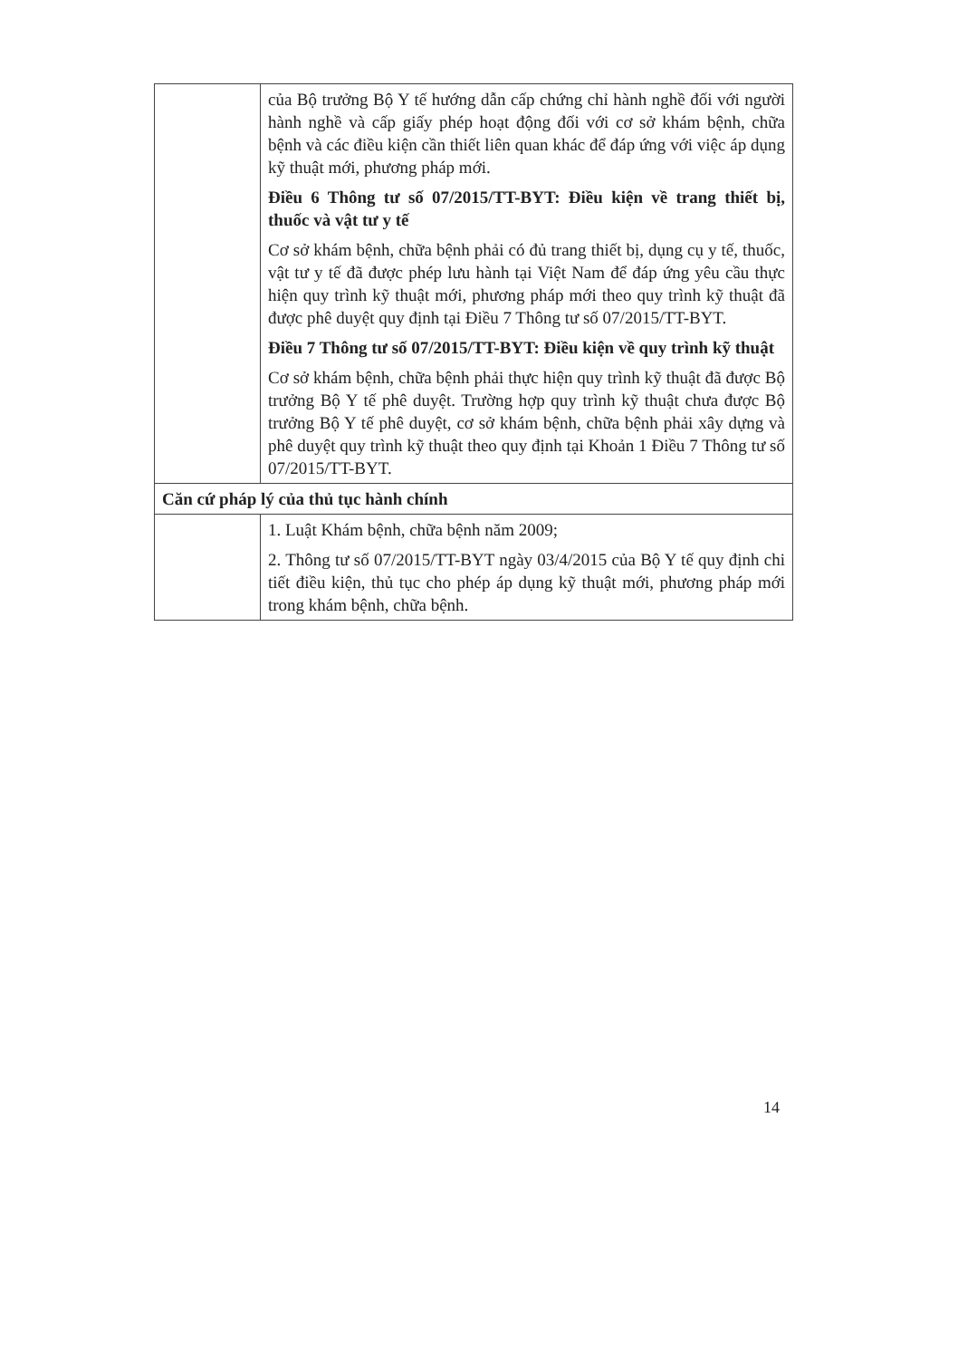| | của Bộ trưởng Bộ Y tế hướng dẫn cấp chứng chỉ hành nghề đối với người hành nghề và cấp giấy phép hoạt động đối với cơ sở khám bệnh, chữa bệnh và các điều kiện cần thiết liên quan khác để đáp ứng với việc áp dụng kỹ thuật mới, phương pháp mới. Điều 6 Thông tư số 07/2015/TT-BYT: Điều kiện về trang thiết bị, thuốc và vật tư y tế Cơ sở khám bệnh, chữa bệnh phải có đủ trang thiết bị, dụng cụ y tế, thuốc, vật tư y tế đã được phép lưu hành tại Việt Nam để đáp ứng yêu cầu thực hiện quy trình kỹ thuật mới, phương pháp mới theo quy trình kỹ thuật đã được phê duyệt quy định tại Điều 7 Thông tư số 07/2015/TT-BYT. Điều 7 Thông tư số 07/2015/TT-BYT: Điều kiện về quy trình kỹ thuật Cơ sở khám bệnh, chữa bệnh phải thực hiện quy trình kỹ thuật đã được Bộ trưởng Bộ Y tế phê duyệt. Trường hợp quy trình kỹ thuật chưa được Bộ trưởng Bộ Y tế phê duyệt, cơ sở khám bệnh, chữa bệnh phải xây dựng và phê duyệt quy trình kỹ thuật theo quy định tại Khoản 1 Điều 7 Thông tư số 07/2015/TT-BYT. |
| Căn cứ pháp lý của thủ tục hành chính | |
| | 1. Luật Khám bệnh, chữa bệnh năm 2009; 2. Thông tư số 07/2015/TT-BYT ngày 03/4/2015 của Bộ Y tế quy định chi tiết điều kiện, thủ tục cho phép áp dụng kỹ thuật mới, phương pháp mới trong khám bệnh, chữa bệnh. |
14